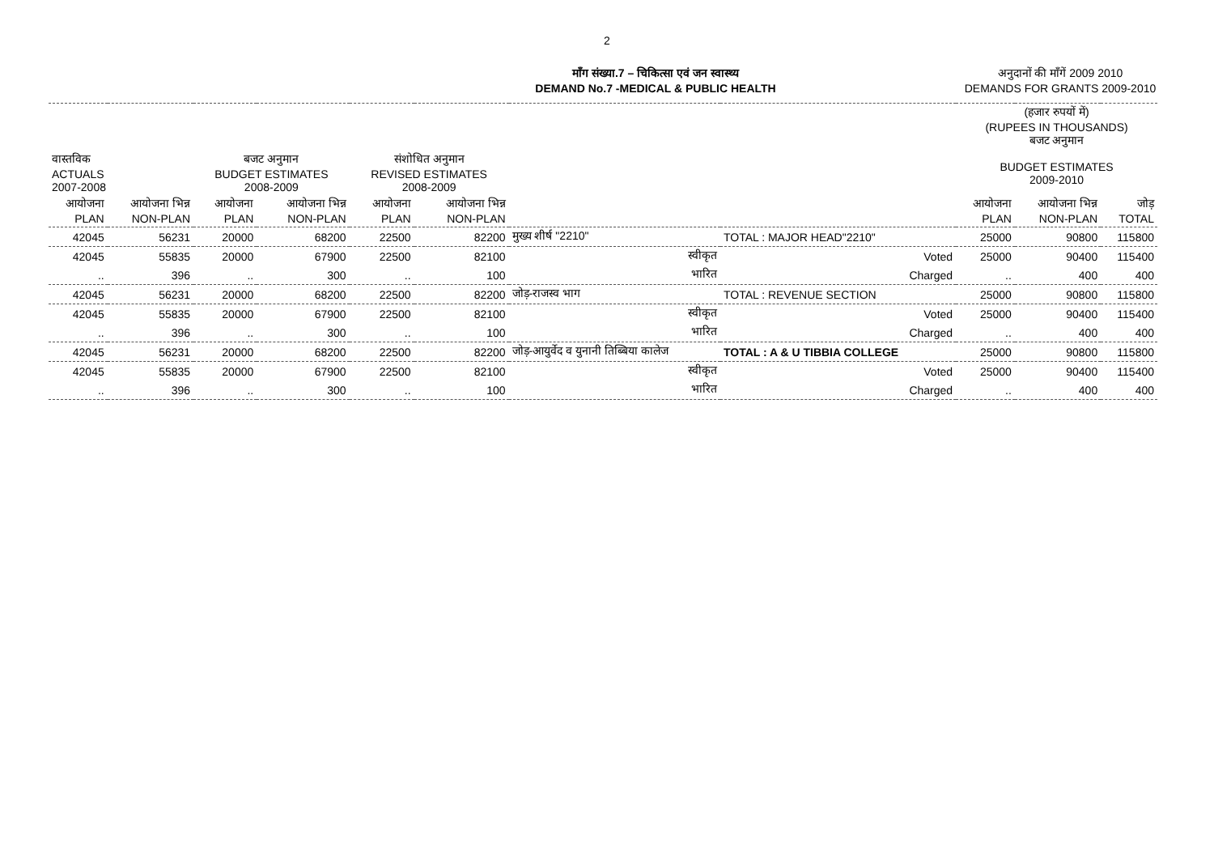2
माँग संख्या.7 – चिकित्सा एवं जन स्वास्थ्य
DEMAND No.7 -MEDICAL & PUBLIC HEALTH
अनुदानों की माँगें 2009 2010
DEMANDS FOR GRANTS 2009-2010
| | | | | | | | | (हजार रुपयों में) (RUPEES IN THOUSANDS) बजट अनुमान | | |
| --- | --- | --- | --- | --- | --- | --- | --- | --- | --- | --- |
| वास्तविक ACTUALS 2007-2008 | | बजट अनुमान BUDGET ESTIMATES 2008-2009 | | संशोधित अनुमान REVISED ESTIMATES 2008-2009 | | | | BUDGET ESTIMATES 2009-2010 | | |
| आयोजना PLAN | आयोजना भिन्न NON-PLAN | आयोजना PLAN | आयोजना भिन्न NON-PLAN | आयोजना PLAN | आयोजना भिन्न NON-PLAN | | | आयोजना PLAN | आयोजना भिन्न NON-PLAN | जोड़ TOTAL |
| 42045 | 56231 | 20000 | 68200 | 22500 | 82200 | मुख्य शीर्ष "2210" | TOTAL : MAJOR HEAD"2210" | 25000 | 90800 | 115800 |
| 42045 | 55835 | 20000 | 67900 | 22500 | 82100 | स्वीकृत | Voted | 25000 | 90400 | 115400 |
| .. | 396 | .. | 300 | .. | 100 | भारित | Charged | .. | 400 | 400 |
| 42045 | 56231 | 20000 | 68200 | 22500 | 82200 | जोड़-राजस्व भाग | TOTAL : REVENUE SECTION | 25000 | 90800 | 115800 |
| 42045 | 55835 | 20000 | 67900 | 22500 | 82100 | स्वीकृत | Voted | 25000 | 90400 | 115400 |
| .. | 396 | .. | 300 | .. | 100 | भारित | Charged | .. | 400 | 400 |
| 42045 | 56231 | 20000 | 68200 | 22500 | 82200 | जोड़-आयुर्वेद व युनानी तिब्बिया कालेज | TOTAL : A & U TIBBIA COLLEGE | 25000 | 90800 | 115800 |
| 42045 | 55835 | 20000 | 67900 | 22500 | 82100 | स्वीकृत | Voted | 25000 | 90400 | 115400 |
| .. | 396 | .. | 300 | .. | 100 | भारित | Charged | .. | 400 | 400 |